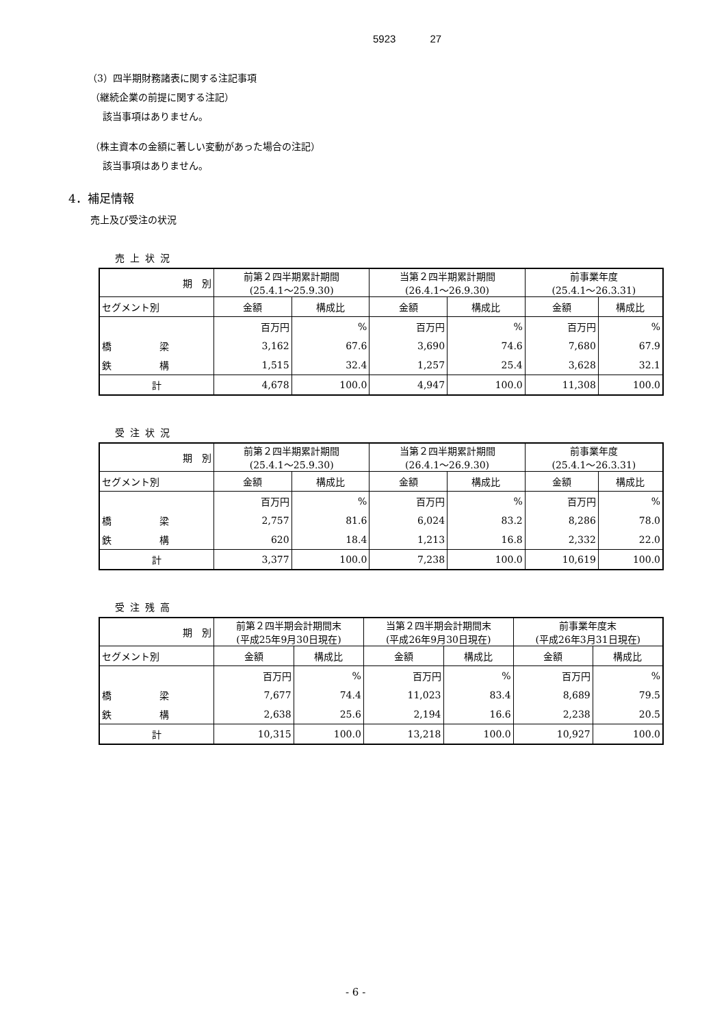5923 27
（3）四半期財務諸表に関する注記事項
（継続企業の前提に関する注記）
該当事項はありません。
（株主資本の金額に著しい変動があった場合の注記）
該当事項はありません。
4．補足情報
売上及び受注の状況
売上状況
| 期 別 | 前第２四半期累計期間 (25.4.1～25.9.30) | | 当第２四半期累計期間 (26.4.1～26.9.30) | | 前事業年度 (25.4.1～26.3.31) | |
| セグメント別 | 金額 | 構成比 | 金額 | 構成比 | 金額 | 構成比 |
| | 百万円 | % | 百万円 | % | 百万円 | % |
| 橋 梁 | 3,162 | 67.6 | 3,690 | 74.6 | 7,680 | 67.9 |
| 鉄 構 | 1,515 | 32.4 | 1,257 | 25.4 | 3,628 | 32.1 |
| 計 | 4,678 | 100.0 | 4,947 | 100.0 | 11,308 | 100.0 |
受注状況
| 期 別 | 前第２四半期累計期間 (25.4.1～25.9.30) | | 当第２四半期累計期間 (26.4.1～26.9.30) | | 前事業年度 (25.4.1～26.3.31) | |
| セグメント別 | 金額 | 構成比 | 金額 | 構成比 | 金額 | 構成比 |
| | 百万円 | % | 百万円 | % | 百万円 | % |
| 橋 梁 | 2,757 | 81.6 | 6,024 | 83.2 | 8,286 | 78.0 |
| 鉄 構 | 620 | 18.4 | 1,213 | 16.8 | 2,332 | 22.0 |
| 計 | 3,377 | 100.0 | 7,238 | 100.0 | 10,619 | 100.0 |
受注残高
| 期 別 | 前第２四半期会計期間末 (平成25年9月30日現在) | | 当第２四半期会計期間末 (平成26年9月30日現在) | | 前事業年度末 (平成26年3月31日現在) | |
| セグメント別 | 金額 | 構成比 | 金額 | 構成比 | 金額 | 構成比 |
| | 百万円 | % | 百万円 | % | 百万円 | % |
| 橋 梁 | 7,677 | 74.4 | 11,023 | 83.4 | 8,689 | 79.5 |
| 鉄 構 | 2,638 | 25.6 | 2,194 | 16.6 | 2,238 | 20.5 |
| 計 | 10,315 | 100.0 | 13,218 | 100.0 | 10,927 | 100.0 |
- 6 -